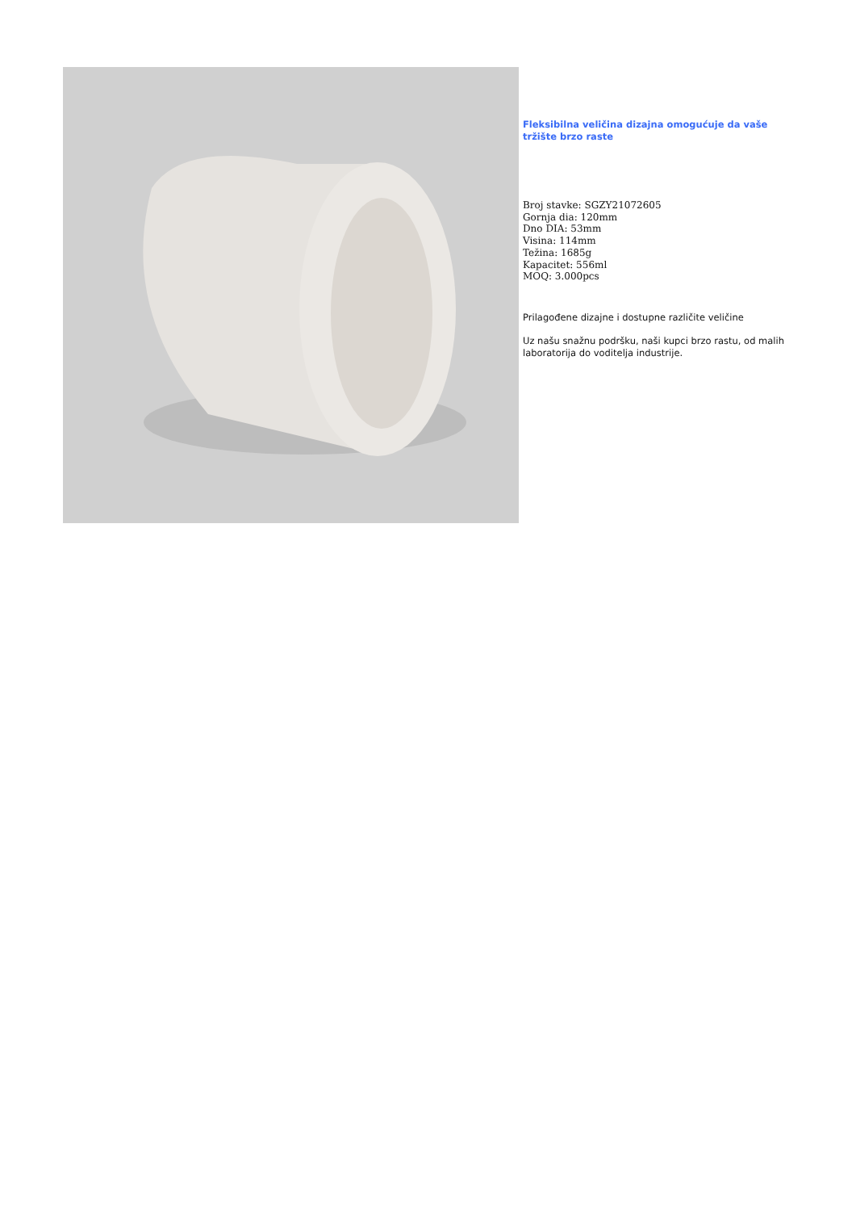Fleksibilna veličina dizajna omogućuje da vaše tržište brzo raste
Broj stavke: SGZY21072605
Gornja dia: 120mm
Dno DIA: 53mm
Visina: 114mm
Težina: 1685g
Kapacitet: 556ml
MOQ: 3.000pcs
Prilagođene dizajne i dostupne različite veličine
Uz našu snažnu podršku, naši kupci brzo rastu, od malih laboratorija do voditelja industrije.